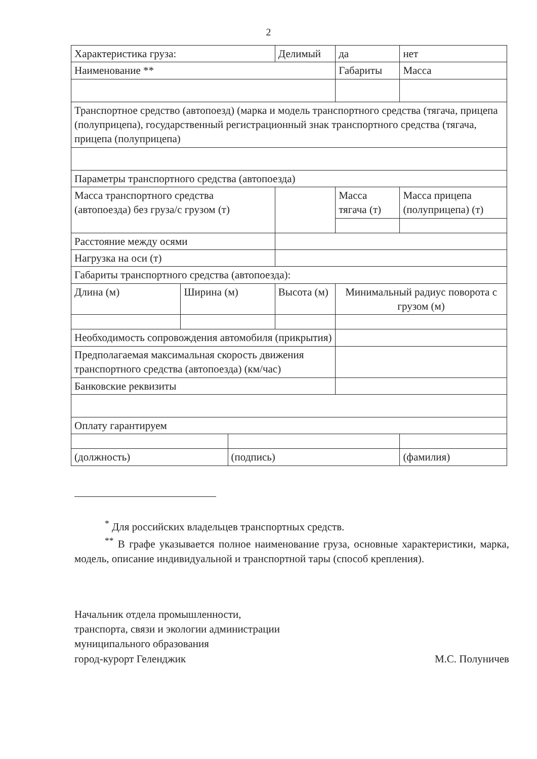2
| Характеристика груза: | | | Делимый | | да | | нет |
| Наименование ** | | | | | Габариты | | Масса |
| Транспортное средство (автопоезд) (марка и модель транспортного средства (тягача, прицепа (полуприцепа), государственный регистрационный знак транспортного средства (тягача, прицепа (полуприцепа) | | | | | | | |
| Параметры транспортного средства (автопоезда) | | | | | | | |
| Масса транспортного средства (автопоезда) без груза/с грузом (т) | | | | | Масса тягача (т) | Масса прицепа (полуприцепа) (т) | |
| Расстояние между осями | | | | | | | |
| Нагрузка на оси (т) | | | | | | | |
| Габариты транспортного средства (автопоезда): | | | | | | | |
| Длина (м) | Ширина (м) | | Высота (м) | Минимальный радиус поворота с грузом (м) | | | |
| Необходимость сопровождения автомобиля (прикрытия) | | | | | | | |
| Предполагаемая максимальная скорость движения транспортного средства (автопоезда) (км/час) | | | | | | | |
| Банковские реквизиты | | | | | | | |
| Оплату гарантируем | | | | | | | |
| (должность) | | (подпись) | | | | (фамилия) | |
<sup>*</sup> Для российских владельцев транспортных средств.
<sup>**</sup> В графе указывается полное наименование груза, основные характеристики, марка, модель, описание индивидуальной и транспортной тары (способ крепления).
Начальник отдела промышленности,
транспорта, связи и экологии администрации
муниципального образования
город-курорт Геленджик
М.С. Полуничев